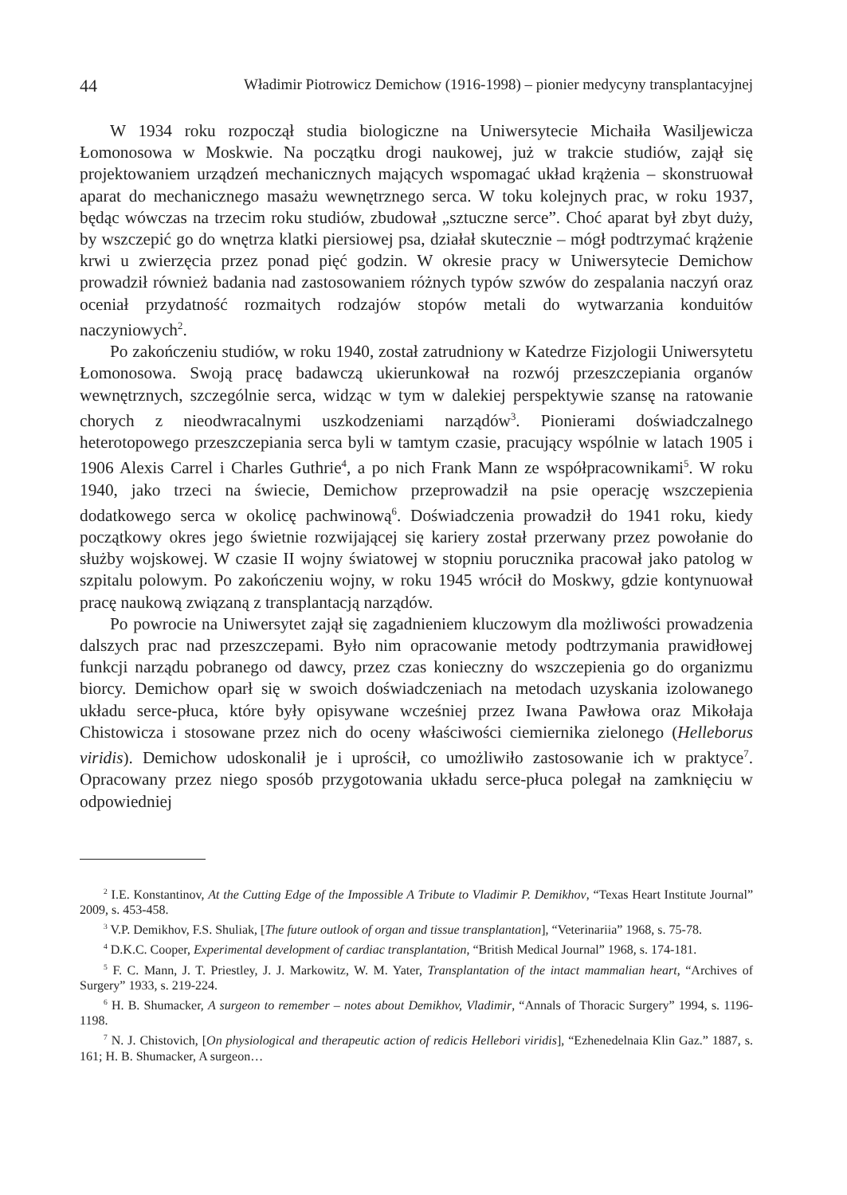44 Władimir Piotrowicz Demichow (1916-1998) – pionier medycyny transplantacyjnej
W 1934 roku rozpoczął studia biologiczne na Uniwersytecie Michaiła Wasiljewicza Łomonosowa w Moskwie. Na początku drogi naukowej, już w trakcie studiów, zajął się projektowaniem urządzeń mechanicznych mających wspomagać układ krążenia – skonstruował aparat do mechanicznego masażu wewnętrznego serca. W toku kolejnych prac, w roku 1937, będąc wówczas na trzecim roku studiów, zbudował „sztuczne serce”. Choć aparat był zbyt duży, by wszczepić go do wnętrza klatki piersiowej psa, działał skutecznie – mógł podtrzymać krążenie krwi u zwierzęcia przez ponad pięć godzin. W okresie pracy w Uniwersytecie Demichow prowadził również badania nad zastosowaniem różnych typów szwów do zespalania naczyń oraz oceniał przydatność rozmaitych rodzajów stopów metali do wytwarzania konduitów naczyniowych<sup>2</sup>.
Po zakończeniu studiów, w roku 1940, został zatrudniony w Katedrze Fizjologii Uniwersytetu Łomonosowa. Swoją pracę badawczą ukierunkował na rozwój przeszczepiania organów wewnętrznych, szczególnie serca, widząc w tym w dalekiej perspektywie szansę na ratowanie chorych z nieodwracalnymi uszkodzeniami narządów<sup>3</sup>. Pionierami doświadczalnego heterotopowego przeszczepiania serca byli w tamtym czasie, pracujący wspólnie w latach 1905 i 1906 Alexis Carrel i Charles Guthrie<sup>4</sup>, a po nich Frank Mann ze współpracownikami<sup>5</sup>. W roku 1940, jako trzeci na świecie, Demichow przeprowadził na psie operację wszczepienia dodatkowego serca w okolicę pachwinową<sup>6</sup>. Doświadczenia prowadził do 1941 roku, kiedy początkowy okres jego świetnie rozwijającej się kariery został przerwany przez powołanie do służby wojskowej. W czasie II wojny światowej w stopniu porucznika pracował jako patolog w szpitalu polowym. Po zakończeniu wojny, w roku 1945 wrócił do Moskwy, gdzie kontynuował pracę naukową związaną z transplantacją narządów.
Po powrocie na Uniwersytet zajął się zagadnieniem kluczowym dla możliwości prowadzenia dalszych prac nad przeszczepami. Było nim opracowanie metody podtrzymania prawidłowej funkcji narządu pobranego od dawcy, przez czas konieczny do wszczepienia go do organizmu biorcy. Demichow oparł się w swoich doświadczeniach na metodach uzyskania izolowanego układu serce-płuca, które były opisywane wcześniej przez Iwana Pawłowa oraz Mikołaja Chistowicza i stosowane przez nich do oceny właściwości ciemiernika zielonego (Helleborus viridis). Demichow udoskonalił je i uprościł, co umożliwiło zastosowanie ich w praktyce<sup>7</sup>. Opracowany przez niego sposób przygotowania układu serce-płuca polegał na zamknięciu w odpowiedniej
<sup>2</sup> I.E. Konstantinov, At the Cutting Edge of the Impossible A Tribute to Vladimir P. Demikhov, “Texas Heart Institute Journal” 2009, s. 453-458.
<sup>3</sup> V.P. Demikhov, F.S. Shuliak, [The future outlook of organ and tissue transplantation], “Veterinariia” 1968, s. 75-78.
<sup>4</sup> D.K.C. Cooper, Experimental development of cardiac transplantation, “British Medical Journal” 1968, s. 174-181.
<sup>5</sup> F. C. Mann, J. T. Priestley, J. J. Markowitz, W. M. Yater, Transplantation of the intact mammalian heart, “Archives of Surgery” 1933, s. 219-224.
<sup>6</sup> H. B. Shumacker, A surgeon to remember – notes about Demikhov, Vladimir, “Annals of Thoracic Surgery” 1994, s. 1196-1198.
<sup>7</sup> N. J. Chistovich, [On physiological and therapeutic action of redicis Hellebori viridis], “Ezhenedelnaia Klin Gaz.” 1887, s. 161; H. B. Shumacker, A surgeon…